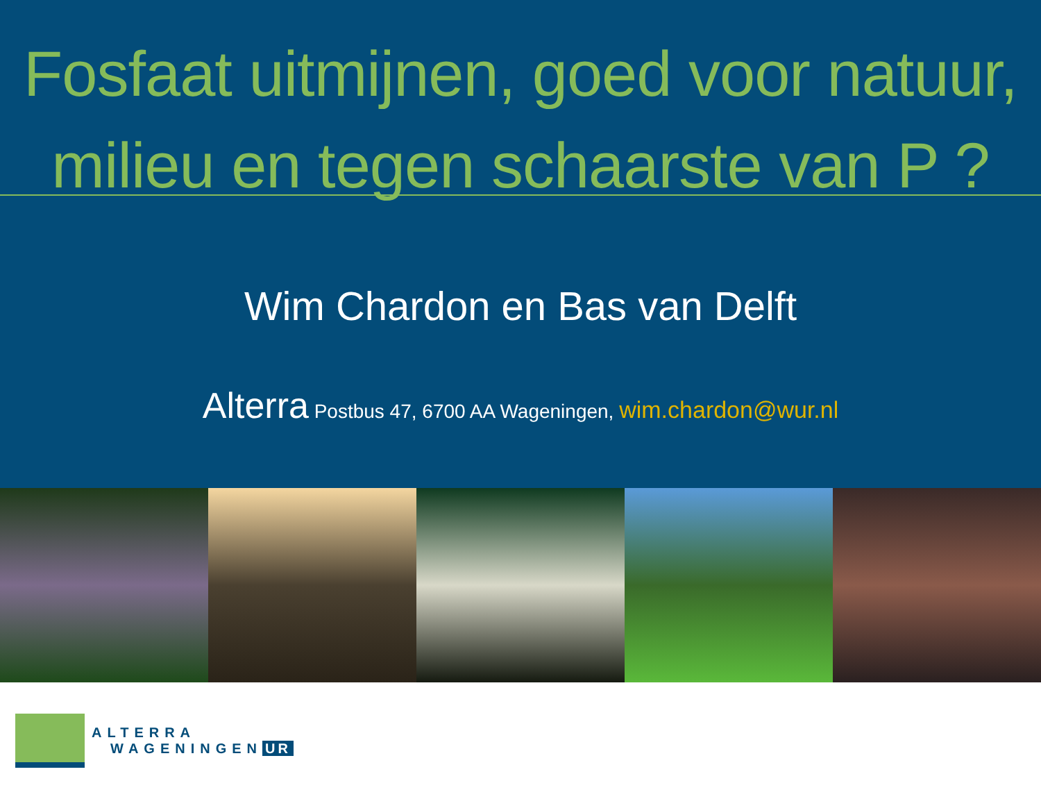Fosfaat uitmijnen, goed voor natuur,
milieu en tegen schaarste van P ?
Wim Chardon en Bas van Delft
Alterra Postbus 47, 6700 AA Wageningen, wim.chardon@wur.nl
ALTERRA
WAGENINGEN UR